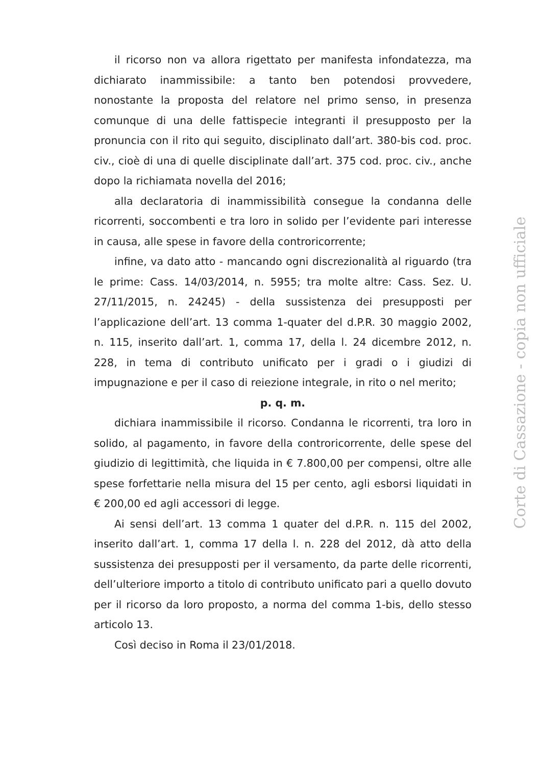il ricorso non va allora rigettato per manifesta infondatezza, ma dichiarato inammissibile: a tanto ben potendosi provvedere, nonostante la proposta del relatore nel primo senso, in presenza comunque di una delle fattispecie integranti il presupposto per la pronuncia con il rito qui seguito, disciplinato dall’art. 380-bis cod. proc. civ., cioè di una di quelle disciplinate dall’art. 375 cod. proc. civ., anche dopo la richiamata novella del 2016;
alla declaratoria di inammissibilità consegue la condanna delle ricorrenti, soccombenti e tra loro in solido per l’evidente pari interesse in causa, alle spese in favore della controricorrente;
infine, va dato atto - mancando ogni discrezionalità al riguardo (tra le prime: Cass. 14/03/2014, n. 5955; tra molte altre: Cass. Sez. U. 27/11/2015, n. 24245) - della sussistenza dei presupposti per l’applicazione dell’art. 13 comma 1-quater del d.P.R. 30 maggio 2002, n. 115, inserito dall’art. 1, comma 17, della l. 24 dicembre 2012, n. 228, in tema di contributo unificato per i gradi o i giudizi di impugnazione e per il caso di reiezione integrale, in rito o nel merito;
p. q. m.
dichiara inammissibile il ricorso. Condanna le ricorrenti, tra loro in solido, al pagamento, in favore della controricorrente, delle spese del giudizio di legittimità, che liquida in € 7.800,00 per compensi, oltre alle spese forfettarie nella misura del 15 per cento, agli esborsi liquidati in € 200,00 ed agli accessori di legge.
Ai sensi dell’art. 13 comma 1 quater del d.P.R. n. 115 del 2002, inserito dall’art. 1, comma 17 della l. n. 228 del 2012, dà atto della sussistenza dei presupposti per il versamento, da parte delle ricorrenti, dell’ulteriore importo a titolo di contributo unificato pari a quello dovuto per il ricorso da loro proposto, a norma del comma 1-bis, dello stesso articolo 13.
Così deciso in Roma il 23/01/2018.
Corte di Cassazione - copia non ufficiale